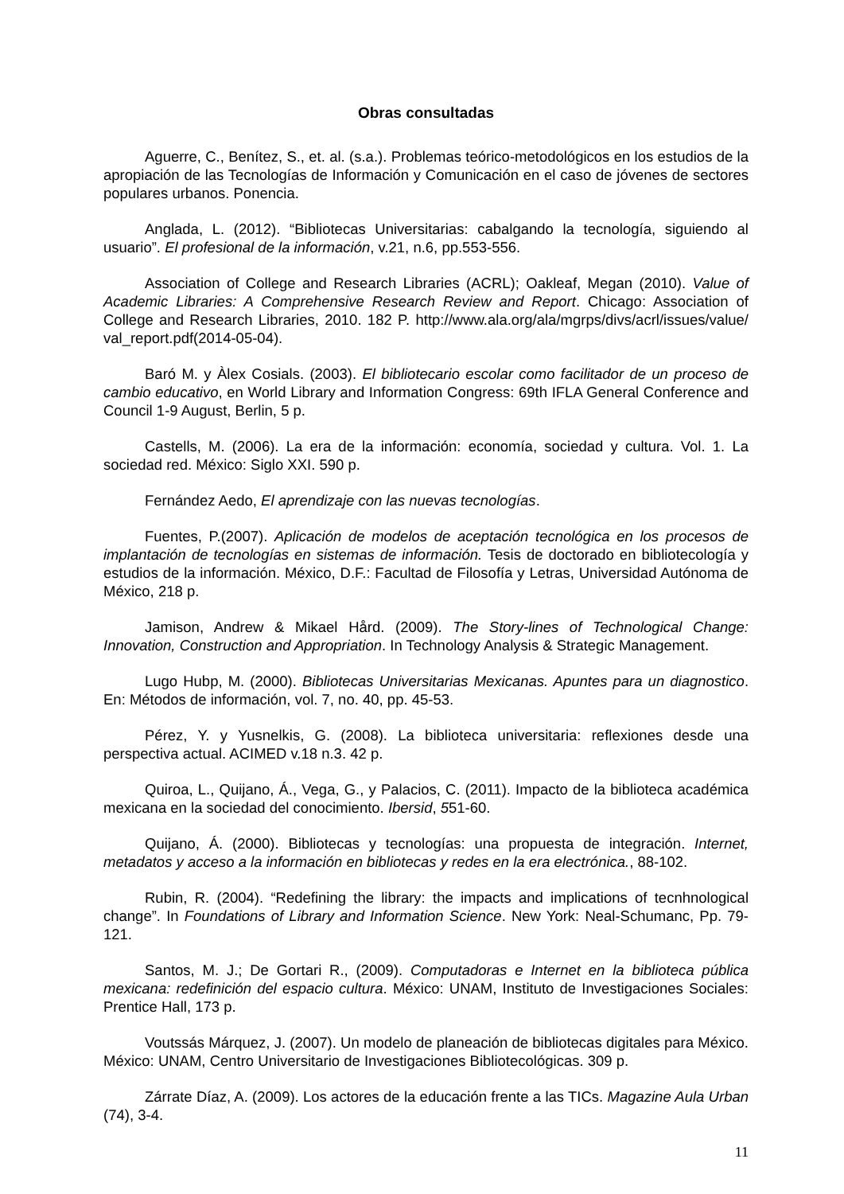Obras consultadas
Aguerre, C., Benítez, S., et. al. (s.a.). Problemas teórico-metodológicos en los estudios de la apropiación de las Tecnologías de Información y Comunicación en el caso de jóvenes de sectores populares urbanos. Ponencia.
Anglada, L. (2012). “Bibliotecas Universitarias: cabalgando la tecnología, siguiendo al usuario”. El profesional de la información, v.21, n.6, pp.553-556.
Association of College and Research Libraries (ACRL); Oakleaf, Megan (2010). Value of Academic Libraries: A Comprehensive Research Review and Report. Chicago: Association of College and Research Libraries, 2010. 182 P. http://www.ala.org/ala/mgrps/divs/acrl/issues/value/ val_report.pdf(2014-05-04).
Baró M. y Àlex Cosials. (2003). El bibliotecario escolar como facilitador de un proceso de cambio educativo, en World Library and Information Congress: 69th IFLA General Conference and Council 1-9 August, Berlin, 5 p.
Castells, M. (2006). La era de la información: economía, sociedad y cultura. Vol. 1. La sociedad red. México: Siglo XXI. 590 p.
Fernández Aedo, El aprendizaje con las nuevas tecnologías.
Fuentes, P.(2007). Aplicación de modelos de aceptación tecnológica en los procesos de implantación de tecnologías en sistemas de información. Tesis de doctorado en bibliotecología y estudios de la información. México, D.F.: Facultad de Filosofía y Letras, Universidad Autónoma de México, 218 p.
Jamison, Andrew & Mikael Hård. (2009). The Story-lines of Technological Change: Innovation, Construction and Appropriation. In Technology Analysis & Strategic Management.
Lugo Hubp, M. (2000). Bibliotecas Universitarias Mexicanas. Apuntes para un diagnostico. En: Métodos de información, vol. 7, no. 40, pp. 45-53.
Pérez, Y. y Yusnelkis, G. (2008). La biblioteca universitaria: reflexiones desde una perspectiva actual. ACIMED v.18 n.3. 42 p.
Quiroa, L., Quijano, Á., Vega, G., y Palacios, C. (2011). Impacto de la biblioteca académica mexicana en la sociedad del conocimiento. Ibersid, 551-60.
Quijano, Á. (2000). Bibliotecas y tecnologías: una propuesta de integración. Internet, metadatos y acceso a la información en bibliotecas y redes en la era electrónica., 88-102.
Rubin, R. (2004). “Redefining the library: the impacts and implications of tecnhnological change”. In Foundations of Library and Information Science. New York: Neal-Schumanc, Pp. 79-121.
Santos, M. J.; De Gortari R., (2009). Computadoras e Internet en la biblioteca pública mexicana: redefinición del espacio cultura. México: UNAM, Instituto de Investigaciones Sociales: Prentice Hall, 173 p.
Voutssás Márquez, J. (2007). Un modelo de planeación de bibliotecas digitales para México. México: UNAM, Centro Universitario de Investigaciones Bibliotecológicas. 309 p.
Zárrate Díaz, A. (2009). Los actores de la educación frente a las TICs. Magazine Aula Urban (74), 3-4.
11